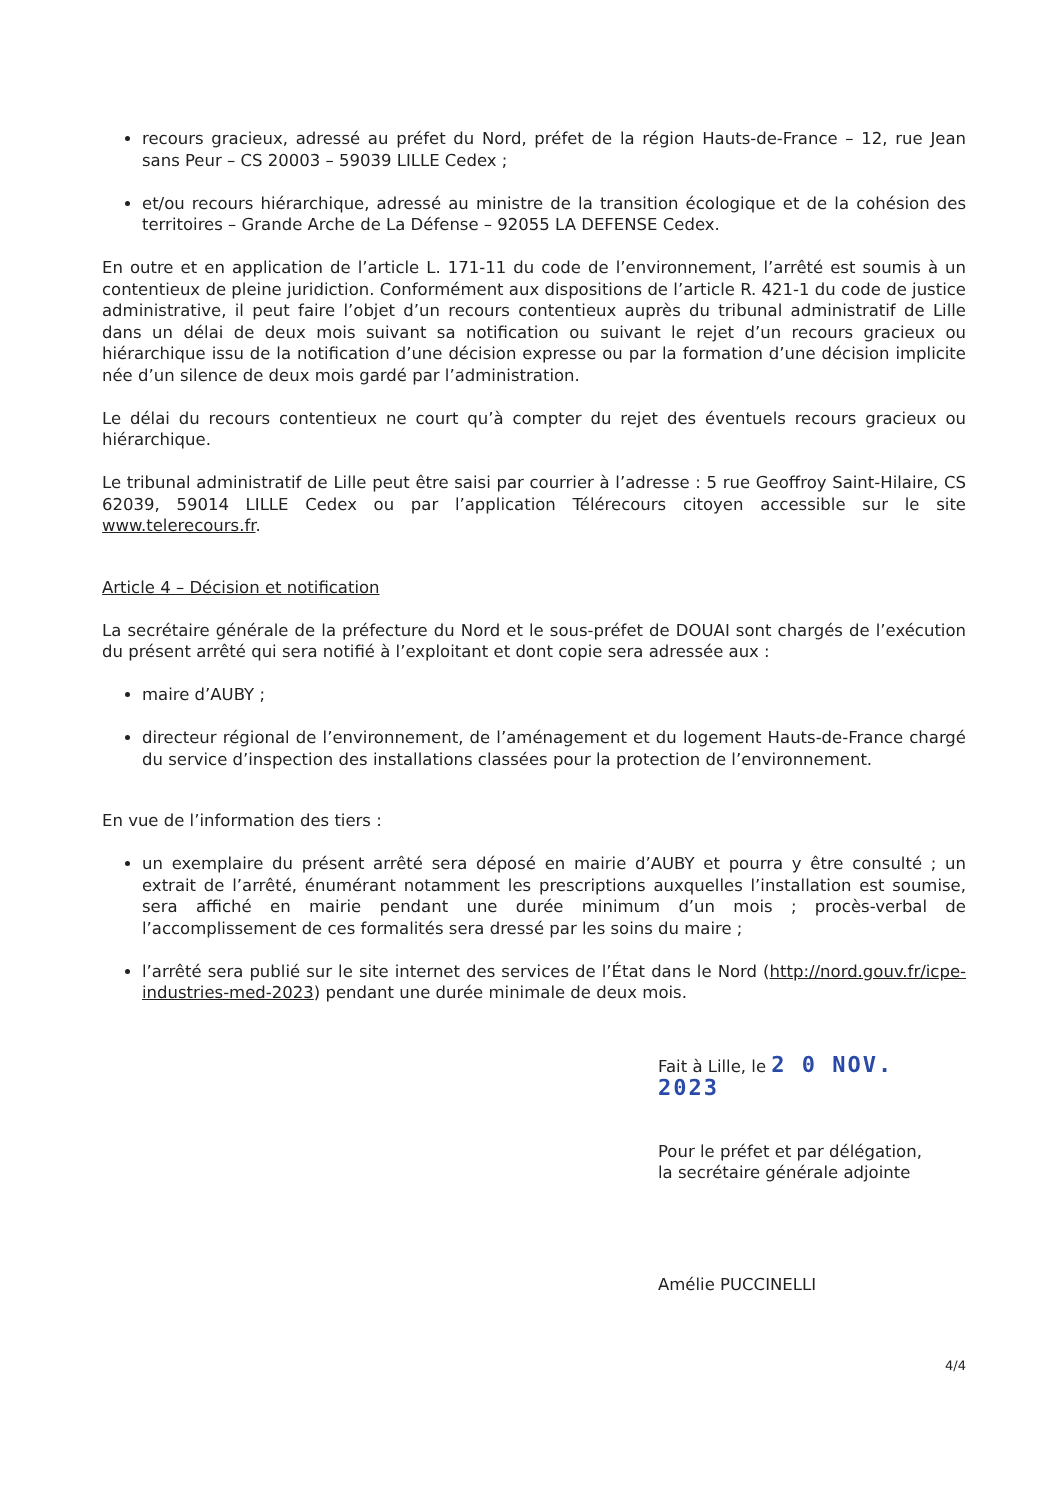recours gracieux, adressé au préfet du Nord, préfet de la région Hauts-de-France – 12, rue Jean sans Peur – CS 20003 – 59039 LILLE Cedex ;
et/ou recours hiérarchique, adressé au ministre de la transition écologique et de la cohésion des territoires – Grande Arche de La Défense – 92055 LA DEFENSE Cedex.
En outre et en application de l’article L. 171-11 du code de l’environnement, l’arrêté est soumis à un contentieux de pleine juridiction. Conformément aux dispositions de l’article R. 421-1 du code de justice administrative, il peut faire l’objet d’un recours contentieux auprès du tribunal administratif de Lille dans un délai de deux mois suivant sa notification ou suivant le rejet d’un recours gracieux ou hiérarchique issu de la notification d’une décision expresse ou par la formation d’une décision implicite née d’un silence de deux mois gardé par l’administration.
Le délai du recours contentieux ne court qu’à compter du rejet des éventuels recours gracieux ou hiérarchique.
Le tribunal administratif de Lille peut être saisi par courrier à l’adresse : 5 rue Geoffroy Saint-Hilaire, CS 62039, 59014 LILLE Cedex ou par l’application Télérecours citoyen accessible sur le site www.telerecours.fr.
Article 4 – Décision et notification
La secrétaire générale de la préfecture du Nord et le sous-préfet de DOUAI sont chargés de l’exécution du présent arrêté qui sera notifié à l’exploitant et dont copie sera adressée aux :
maire d’AUBY ;
directeur régional de l’environnement, de l’aménagement et du logement Hauts-de-France chargé du service d’inspection des installations classées pour la protection de l’environnement.
En vue de l’information des tiers :
un exemplaire du présent arrêté sera déposé en mairie d’AUBY et pourra y être consulté ; un extrait de l’arrêté, énumérant notamment les prescriptions auxquelles l’installation est soumise, sera affiché en mairie pendant une durée minimum d’un mois ; procès-verbal de l’accomplissement de ces formalités sera dressé par les soins du maire ;
l’arrêté sera publié sur le site internet des services de l’État dans le Nord (http://nord.gouv.fr/icpe-industries-med-2023) pendant une durée minimale de deux mois.
Fait à Lille, le 2 0 NOV. 2023
Pour le préfet et par délégation,
la secrétaire générale adjointe
Amélie PUCCINELLI
4/4